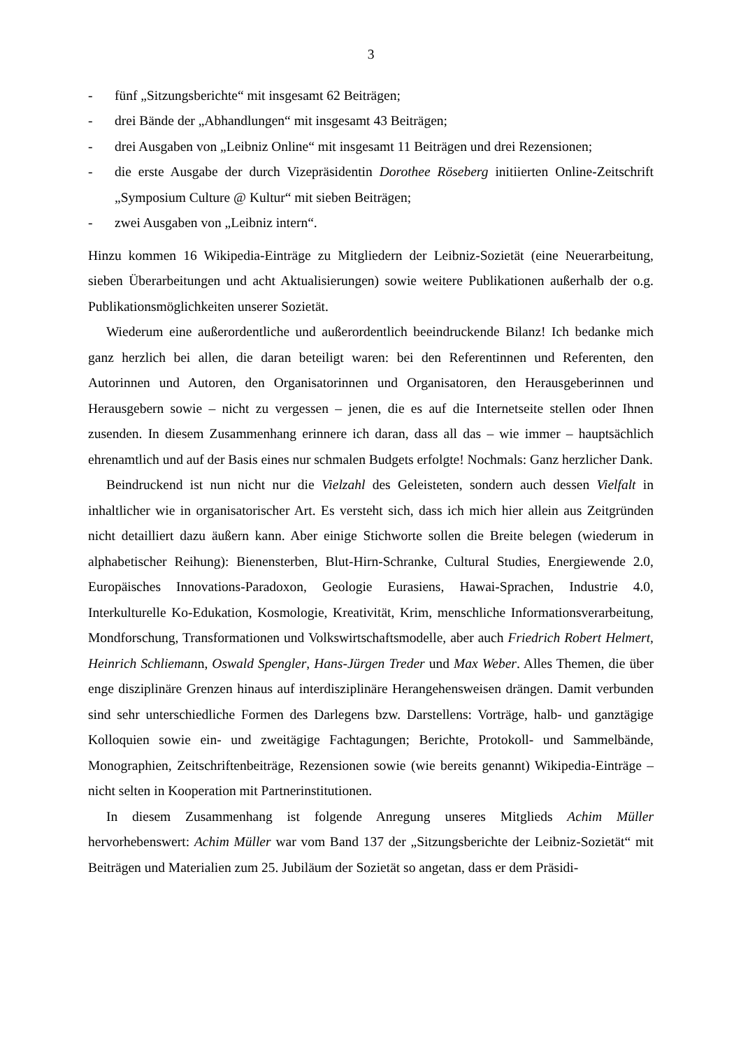3
- fünf „Sitzungsberichte“ mit insgesamt 62 Beiträgen;
- drei Bände der „Abhandlungen“ mit insgesamt 43 Beiträgen;
- drei Ausgaben von „Leibniz Online“ mit insgesamt 11 Beiträgen und drei Rezensionen;
- die erste Ausgabe der durch Vizepräsidentin Dorothee Röseberg initiierten Online-Zeitschrift „Symposium Culture @ Kultur“ mit sieben Beiträgen;
- zwei Ausgaben von „Leibniz intern“.
Hinzu kommen 16 Wikipedia-Einträge zu Mitgliedern der Leibniz-Sozietät (eine Neuerarbeitung, sieben Überarbeitungen und acht Aktualisierungen) sowie weitere Publikationen außerhalb der o.g. Publikationsmöglichkeiten unserer Sozietät.
Wiederum eine außerordentliche und außerordentlich beeindruckende Bilanz! Ich bedanke mich ganz herzlich bei allen, die daran beteiligt waren: bei den Referentinnen und Referenten, den Autorinnen und Autoren, den Organisatorinnen und Organisatoren, den Herausgeberinnen und Herausgebern sowie – nicht zu vergessen – jenen, die es auf die Internetseite stellen oder Ihnen zusenden. In diesem Zusammenhang erinnere ich daran, dass all das – wie immer – hauptsächlich ehrenamtlich und auf der Basis eines nur schmalen Budgets erfolgte! Nochmals: Ganz herzlicher Dank.
Beindruckend ist nun nicht nur die Vielzahl des Geleisteten, sondern auch dessen Vielfalt in inhaltlicher wie in organisatorischer Art. Es versteht sich, dass ich mich hier allein aus Zeitgründen nicht detailliert dazu äußern kann. Aber einige Stichworte sollen die Breite belegen (wiederum in alphabetischer Reihung): Bienensterben, Blut-Hirn-Schranke, Cultural Studies, Energiewende 2.0, Europäisches Innovations-Paradoxon, Geologie Eurasiens, Hawai-Sprachen, Industrie 4.0, Interkulturelle Ko-Edukation, Kosmologie, Kreativität, Krim, menschliche Informationsverarbeitung, Mondforschung, Transformationen und Volkswirtschaftsmodelle, aber auch Friedrich Robert Helmert, Heinrich Schliemann, Oswald Spengler, Hans-Jürgen Treder und Max Weber. Alles Themen, die über enge disziplinäre Grenzen hinaus auf interdisziplinäre Herangehensweisen drängen. Damit verbunden sind sehr unterschiedliche Formen des Darlegens bzw. Darstellens: Vorträge, halb- und ganztägige Kolloquien sowie ein- und zweitägige Fachtagungen; Berichte, Protokoll- und Sammelbände, Monographien, Zeitschriftenbeiträge, Rezensionen sowie (wie bereits genannt) Wikipedia-Einträge – nicht selten in Kooperation mit Partnerinstitutionen.
In diesem Zusammenhang ist folgende Anregung unseres Mitglieds Achim Müller hervorhebenswert: Achim Müller war vom Band 137 der „Sitzungsberichte der Leibniz-Sozietät“ mit Beiträgen und Materialien zum 25. Jubiläum der Sozietät so angetan, dass er dem Präsidi-